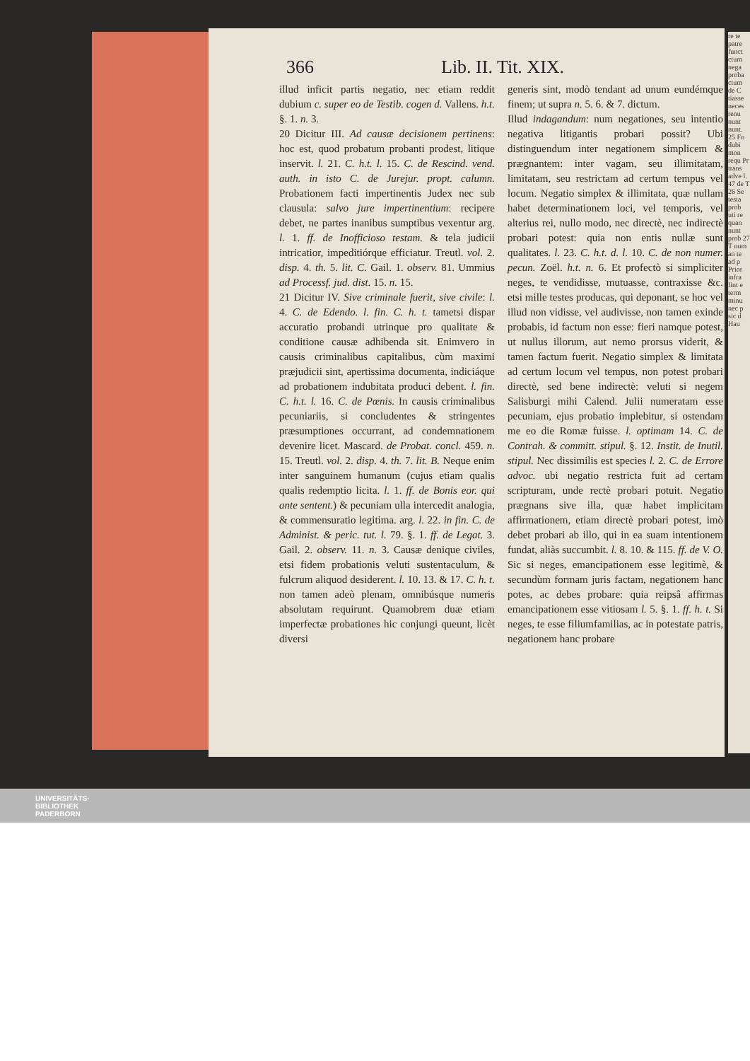366 Lib. II. Tit. XIX.
illud inficit partis negatio, nec etiam reddit dubium c. super eo de Testib. cogen d. Vallens. h.t. §. 1. n. 3.
20 Dicitur III. Ad causæ decisionem pertinens: hoc est, quod probatum probanti prodest, litique inservit. l. 21. C. h.t. l. 15. C. de Rescind. vend. auth. in isto C. de Jurejur. propt. calumn. Probationem facti impertinentis Judex nec sub clausula: salvo jure impertinentium: recipere debet, ne partes inanibus sumptibus vexentur arg. l. 1. ff. de Inofficioso testam. & tela judicii intricatior, impeditiórque efficiatur. Treutl. vol. 2. disp. 4. th. 5. lit. C. Gail. 1. observ. 81. Ummius ad Processf. jud. dist. 15. n. 15.
21 Dicitur IV. Sive criminale fuerit, sive civile: l. 4. C. de Edendo. l. fin. C. h. t. tametsi dispar accuratio probandi utrinque pro qualitate & conditione causæ adhibenda sit. Enimvero in causis criminalibus capitalibus, cùm maximi præjudicii sint, apertissima documenta, indiciáque ad probationem indubitata produci debent. l. fin. C. h.t. l. 16. C. de Pœnis. In causis criminalibus pecuniariis, si concludentes & stringentes præsumptiones occurrant, ad condemnationem devenire licet. Mascard. de Probat. concl. 459. n. 15. Treutl. vol. 2. disp. 4. th. 7. lit. B. Neque enim inter sanguinem humanum (cujus etiam qualis qualis redemptio licita. l. 1. ff. de Bonis eor. qui ante sentent.) & pecuniam ulla intercedit analogia, & commensuratio legitima. arg. l. 22. in fin. C. de Administ. & peric. tut. l. 79. §. 1. ff. de Legat. 3. Gail. 2. observ. 11. n. 3. Causæ denique civiles, etsi fidem probationis veluti sustentaculum, & fulcrum aliquod desiderent. l. 10. 13. & 17. C. h. t. non tamen adeò plenam, omnibúsque numeris absolutam requirunt. Quamobrem duæ etiam imperfectæ probationes hic conjungi queunt, licèt diversi
generis sint, modò tendant ad unum eundémque finem; ut supra n. 5. 6. & 7. dictum.
Illud indagandum: num negationes, seu intentio negativa litigantis probari possit? Ubi distinguendum inter negationem simplicem & prægnantem: inter vagam, seu illimitatam, limitatam, seu restrictam ad certum tempus vel locum. Negatio simplex & illimitata, quæ nullam habet determinationem loci, vel temporis, vel alterius rei, nullo modo, nec directè, nec indirectè probari potest: quia non entis nullæ sunt qualitates. l. 23. C. h.t. d. l. 10. C. de non numer. pecun. Zoël. h.t. n. 6. Et profectò si simpliciter neges, te vendidisse, mutuasse, contraxisse &c. etsi mille testes producas, qui deponant, se hoc vel illud non vidisse, vel audivisse, non tamen exinde probabis, id factum non esse: fieri namque potest, ut nullus illorum, aut nemo prorsus viderit, & tamen factum fuerit. Negatio simplex & limitata ad certum locum vel tempus, non potest probari directè, sed bene indirectè: veluti si negem Salisburgi mihi Calend. Julii numeratam esse pecuniam, ejus probatio implebitur, si ostendam me eo die Romæ fuisse. l. optimam 14. C. de Contrah. & committ. stipul. §. 12. Instit. de Inutil. stipul. Nec dissimilis est species l. 2. C. de Errore advoc. ubi negatio restricta fuit ad certam scripturam, unde rectè probari potuit. Negatio prægnans sive illa, quæ habet implicitam affirmationem, etiam directè probari potest, imò debet probari ab illo, qui in ea suam intentionem fundat, aliàs succumbit. l. 8. 10. & 115. ff. de V. O. Sic si neges, emancipationem esse legitimè, & secundùm formam juris factam, negationem hanc potes, ac debes probare: quia reipsâ affirmas emancipationem esse vitiosam l. 5. §. 1. ff. h. t. Si neges, te esse filiumfamilias, ac in potestate patris, negationem hanc probare
re te patre funct ctum nega proba ctum de C tiasse neces renu nunt nunt. 25 Fo dubi mon requ Pr trans adve l. 47 de T 26 Se testa prob uti re quan nunt prob 27 T num an te ad p Prior infra fint e term minu nec p sic d Hau
UNIVERSITÄTS-
BIBLIOTHEK
PADERBORN